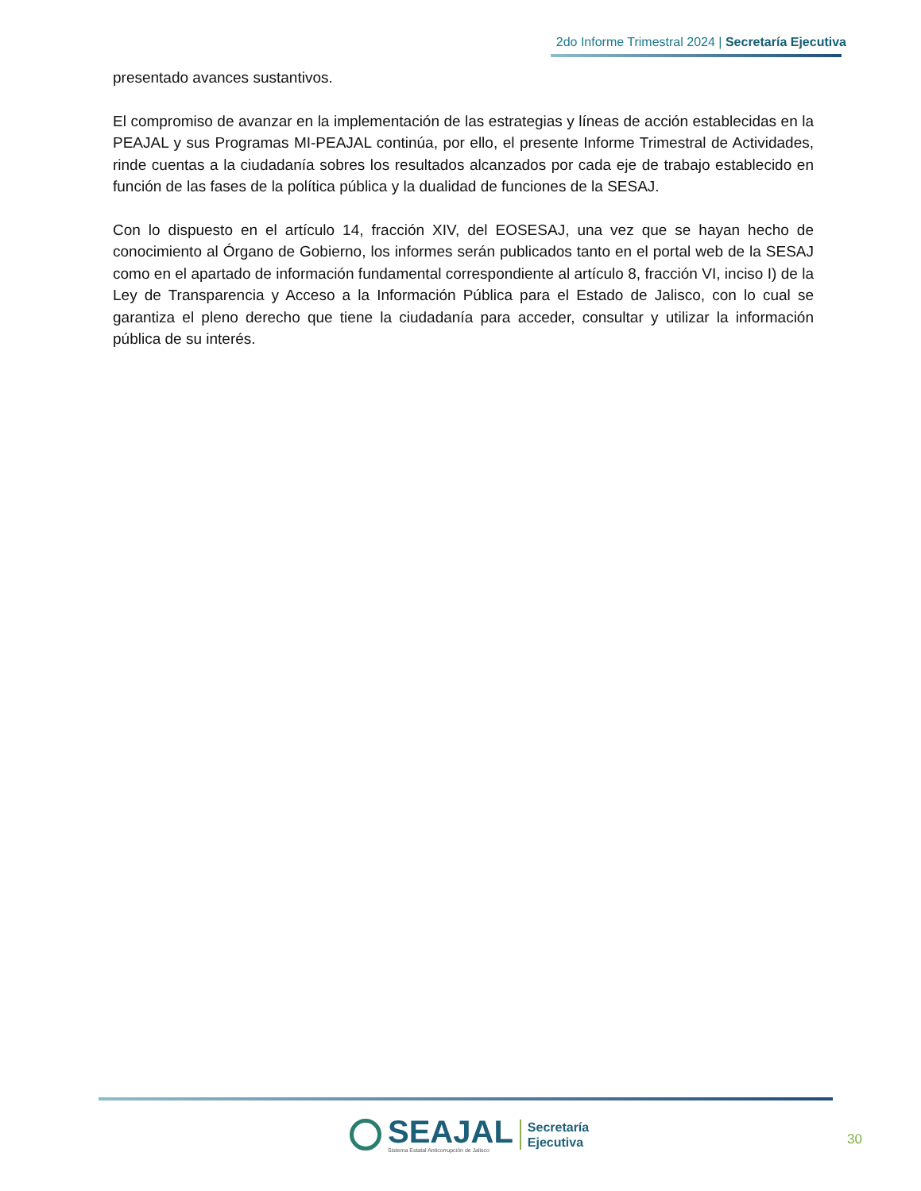2do Informe Trimestral 2024 | Secretaría Ejecutiva
presentado avances sustantivos.
El compromiso de avanzar en la implementación de las estrategias y líneas de acción establecidas en la PEAJAL y sus Programas MI-PEAJAL continúa, por ello, el presente Informe Trimestral de Actividades, rinde cuentas a la ciudadanía sobres los resultados alcanzados por cada eje de trabajo establecido en función de las fases de la política pública y la dualidad de funciones de la SESAJ.
Con lo dispuesto en el artículo 14, fracción XIV, del EOSESAJ, una vez que se hayan hecho de conocimiento al Órgano de Gobierno, los informes serán publicados tanto en el portal web de la SESAJ como en el apartado de información fundamental correspondiente al artículo 8, fracción VI, inciso I) de la Ley de Transparencia y Acceso a la Información Pública para el Estado de Jalisco, con lo cual se garantiza el pleno derecho que tiene la ciudadanía para acceder, consultar y utilizar la información pública de su interés.
SEAJAL
Sistema Estatal Anticorrupción de Jalisco
Secretaría
Ejecutiva
30